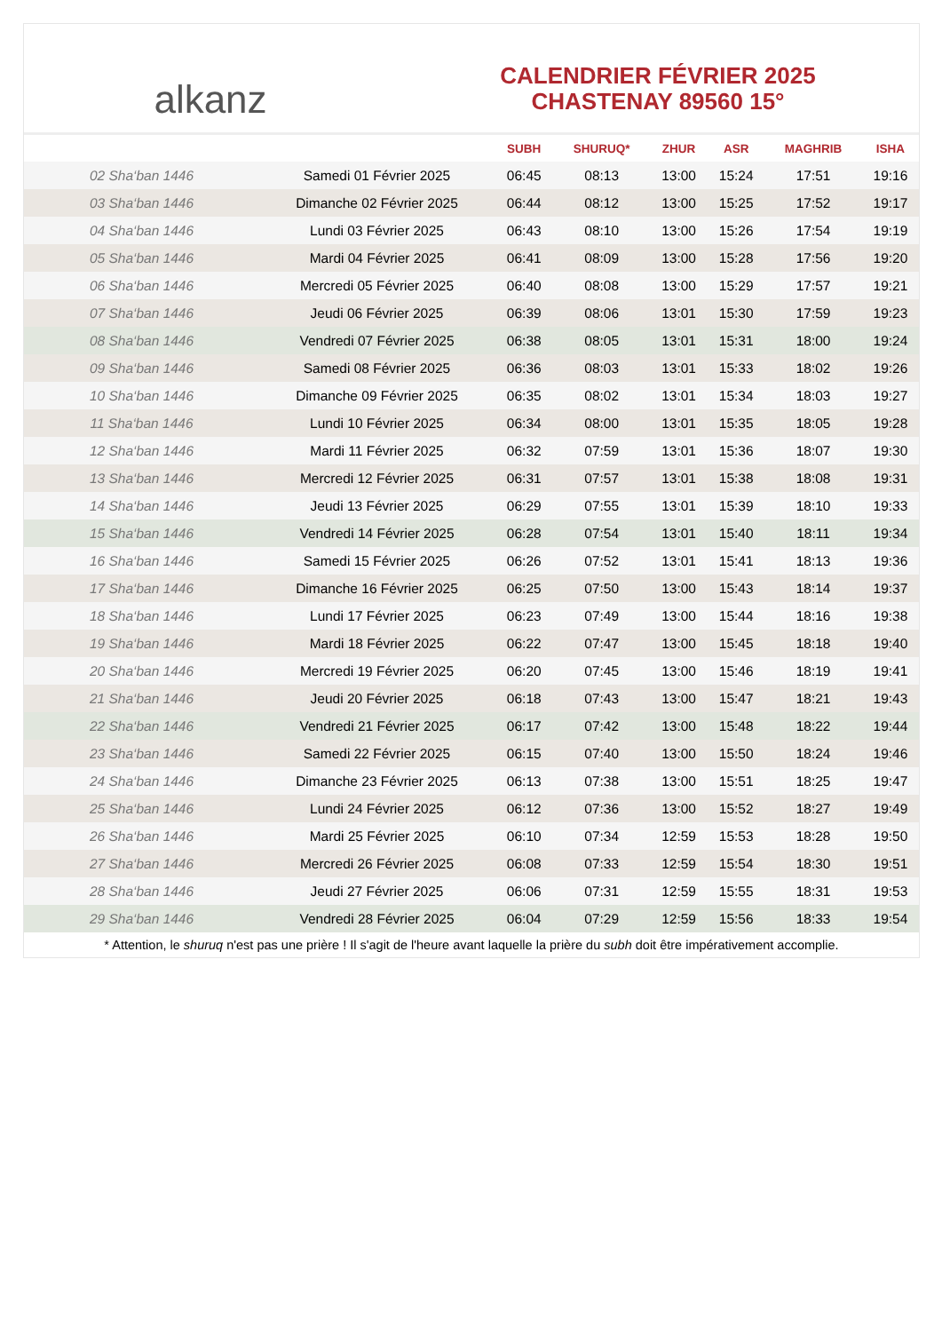alkanz
CALENDRIER FÉVRIER 2025
CHASTENAY 89560 15°
| | | SUBH | SHURUQ* | ZHUR | ASR | MAGHRIB | ISHA |
| --- | --- | --- | --- | --- | --- | --- | --- |
| 02 Sha‘ban 1446 | Samedi 01 Février 2025 | 06:45 | 08:13 | 13:00 | 15:24 | 17:51 | 19:16 |
| 03 Sha‘ban 1446 | Dimanche 02 Février 2025 | 06:44 | 08:12 | 13:00 | 15:25 | 17:52 | 19:17 |
| 04 Sha‘ban 1446 | Lundi 03 Février 2025 | 06:43 | 08:10 | 13:00 | 15:26 | 17:54 | 19:19 |
| 05 Sha‘ban 1446 | Mardi 04 Février 2025 | 06:41 | 08:09 | 13:00 | 15:28 | 17:56 | 19:20 |
| 06 Sha‘ban 1446 | Mercredi 05 Février 2025 | 06:40 | 08:08 | 13:00 | 15:29 | 17:57 | 19:21 |
| 07 Sha‘ban 1446 | Jeudi 06 Février 2025 | 06:39 | 08:06 | 13:01 | 15:30 | 17:59 | 19:23 |
| 08 Sha‘ban 1446 | Vendredi 07 Février 2025 | 06:38 | 08:05 | 13:01 | 15:31 | 18:00 | 19:24 |
| 09 Sha‘ban 1446 | Samedi 08 Février 2025 | 06:36 | 08:03 | 13:01 | 15:33 | 18:02 | 19:26 |
| 10 Sha‘ban 1446 | Dimanche 09 Février 2025 | 06:35 | 08:02 | 13:01 | 15:34 | 18:03 | 19:27 |
| 11 Sha‘ban 1446 | Lundi 10 Février 2025 | 06:34 | 08:00 | 13:01 | 15:35 | 18:05 | 19:28 |
| 12 Sha‘ban 1446 | Mardi 11 Février 2025 | 06:32 | 07:59 | 13:01 | 15:36 | 18:07 | 19:30 |
| 13 Sha‘ban 1446 | Mercredi 12 Février 2025 | 06:31 | 07:57 | 13:01 | 15:38 | 18:08 | 19:31 |
| 14 Sha‘ban 1446 | Jeudi 13 Février 2025 | 06:29 | 07:55 | 13:01 | 15:39 | 18:10 | 19:33 |
| 15 Sha‘ban 1446 | Vendredi 14 Février 2025 | 06:28 | 07:54 | 13:01 | 15:40 | 18:11 | 19:34 |
| 16 Sha‘ban 1446 | Samedi 15 Février 2025 | 06:26 | 07:52 | 13:01 | 15:41 | 18:13 | 19:36 |
| 17 Sha‘ban 1446 | Dimanche 16 Février 2025 | 06:25 | 07:50 | 13:00 | 15:43 | 18:14 | 19:37 |
| 18 Sha‘ban 1446 | Lundi 17 Février 2025 | 06:23 | 07:49 | 13:00 | 15:44 | 18:16 | 19:38 |
| 19 Sha‘ban 1446 | Mardi 18 Février 2025 | 06:22 | 07:47 | 13:00 | 15:45 | 18:18 | 19:40 |
| 20 Sha‘ban 1446 | Mercredi 19 Février 2025 | 06:20 | 07:45 | 13:00 | 15:46 | 18:19 | 19:41 |
| 21 Sha‘ban 1446 | Jeudi 20 Février 2025 | 06:18 | 07:43 | 13:00 | 15:47 | 18:21 | 19:43 |
| 22 Sha‘ban 1446 | Vendredi 21 Février 2025 | 06:17 | 07:42 | 13:00 | 15:48 | 18:22 | 19:44 |
| 23 Sha‘ban 1446 | Samedi 22 Février 2025 | 06:15 | 07:40 | 13:00 | 15:50 | 18:24 | 19:46 |
| 24 Sha‘ban 1446 | Dimanche 23 Février 2025 | 06:13 | 07:38 | 13:00 | 15:51 | 18:25 | 19:47 |
| 25 Sha‘ban 1446 | Lundi 24 Février 2025 | 06:12 | 07:36 | 13:00 | 15:52 | 18:27 | 19:49 |
| 26 Sha‘ban 1446 | Mardi 25 Février 2025 | 06:10 | 07:34 | 12:59 | 15:53 | 18:28 | 19:50 |
| 27 Sha‘ban 1446 | Mercredi 26 Février 2025 | 06:08 | 07:33 | 12:59 | 15:54 | 18:30 | 19:51 |
| 28 Sha‘ban 1446 | Jeudi 27 Février 2025 | 06:06 | 07:31 | 12:59 | 15:55 | 18:31 | 19:53 |
| 29 Sha‘ban 1446 | Vendredi 28 Février 2025 | 06:04 | 07:29 | 12:59 | 15:56 | 18:33 | 19:54 |
* Attention, le shuruq n'est pas une prière ! Il s'agit de l'heure avant laquelle la prière du subh doit être impérativement accomplie.